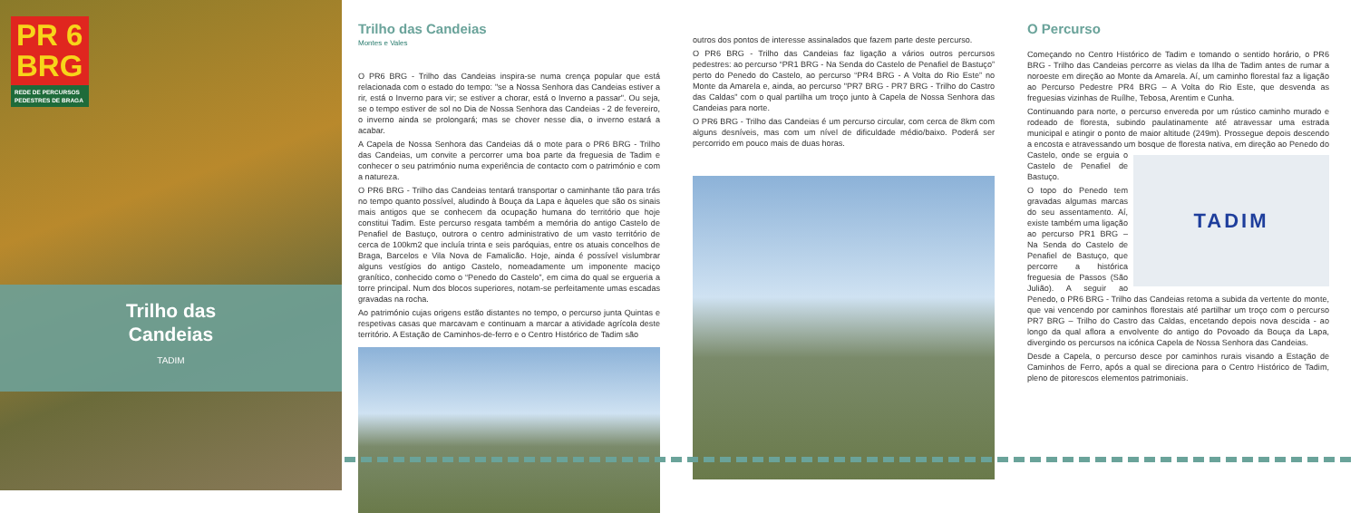PR 6
BRG
REDE DE PERCURSOS PEDESTRES DE BRAGA
Trilho das
Candeias
TADIM
Trilho das Candeias
Montes e Vales
O PR6 BRG - Trilho das Candeias inspira-se numa crença popular que está relacionada com o estado do tempo: "se a Nossa Senhora das Candeias estiver a rir, está o Inverno para vir; se estiver a chorar, está o Inverno a passar". Ou seja, se o tempo estiver de sol no Dia de Nossa Senhora das Candeias - 2 de fevereiro, o inverno ainda se prolongará; mas se chover nesse dia, o inverno estará a acabar.
A Capela de Nossa Senhora das Candeias dá o mote para o PR6 BRG - Trilho das Candeias, um convite a percorrer uma boa parte da freguesia de Tadim e conhecer o seu património numa experiência de contacto com o património e com a natureza.
O PR6 BRG - Trilho das Candeias tentará transportar o caminhante tão para trás no tempo quanto possível, aludindo à Bouça da Lapa e àqueles que são os sinais mais antigos que se conhecem da ocupação humana do território que hoje constitui Tadim. Este percurso resgata também a memória do antigo Castelo de Penafiel de Bastuço, outrora o centro administrativo de um vasto território de cerca de 100km2 que incluía trinta e seis paróquias, entre os atuais concelhos de Braga, Barcelos e Vila Nova de Famalicão. Hoje, ainda é possível vislumbrar alguns vestígios do antigo Castelo, nomeadamente um imponente maciço granítico, conhecido como o “Penedo do Castelo”, em cima do qual se ergueria a torre principal. Num dos blocos superiores, notam-se perfeitamente umas escadas gravadas na rocha.
Ao património cujas origens estão distantes no tempo, o percurso junta Quintas e respetivas casas que marcavam e continuam a marcar a atividade agrícola deste território. A Estação de Caminhos-de-ferro e o Centro Histórico de Tadim são
outros dos pontos de interesse assinalados que fazem parte deste percurso.
O PR6 BRG - Trilho das Candeias faz ligação a vários outros percursos pedestres: ao percurso “PR1 BRG - Na Senda do Castelo de Penafiel de Bastuço” perto do Penedo do Castelo, ao percurso “PR4 BRG - A Volta do Rio Este” no Monte da Amarela e, ainda, ao percurso "PR7 BRG - PR7 BRG - Trilho do Castro das Caldas" com o qual partilha um troço junto à Capela de Nossa Senhora das Candeias para norte.
O PR6 BRG - Trilho das Candeias é um percurso circular, com cerca de 8km com alguns desníveis, mas com um nível de dificuldade médio/baixo. Poderá ser percorrido em pouco mais de duas horas.
O Percurso
Começando no Centro Histórico de Tadim e tomando o sentido horário, o PR6 BRG - Trilho das Candeias percorre as vielas da Ilha de Tadim antes de rumar a noroeste em direção ao Monte da Amarela. Aí, um caminho florestal faz a ligação ao Percurso Pedestre PR4 BRG – A Volta do Rio Este, que desvenda as freguesias vizinhas de Ruílhe, Tebosa, Arentim e Cunha.
Continuando para norte, o percurso envereda por um rústico caminho murado e rodeado de floresta, subindo paulatinamente até atravessar uma estrada municipal e atingir o ponto de maior altitude (249m). Prossegue depois descendo a encosta e atravessando um bosque de
TADIM
floresta nativa, em direção ao Penedo do Castelo, onde se erguia o Castelo de Penafiel de Bastuço.
O topo do Penedo tem gravadas algumas marcas do seu assentamento. Aí, existe também uma ligação ao percurso PR1 BRG – Na Senda do Castelo de Penafiel de Bastuço, que percorre a histórica freguesia de Passos (São Julião). A seguir ao Penedo, o PR6 BRG - Trilho das Candeias retoma a subida da vertente do monte, que vai vencendo por caminhos florestais até partilhar um troço com o percurso PR7 BRG – Trilho do Castro das Caldas, encetando depois nova descida - ao longo da qual aflora a envolvente do antigo do Povoado da Bouça da Lapa, divergindo os percursos na icónica Capela de Nossa Senhora das Candeias.
Desde a Capela, o percurso desce por caminhos rurais visando a Estação de Caminhos de Ferro, após a qual se direciona para o Centro Histórico de Tadim, pleno de pitorescos elementos patrimoniais.